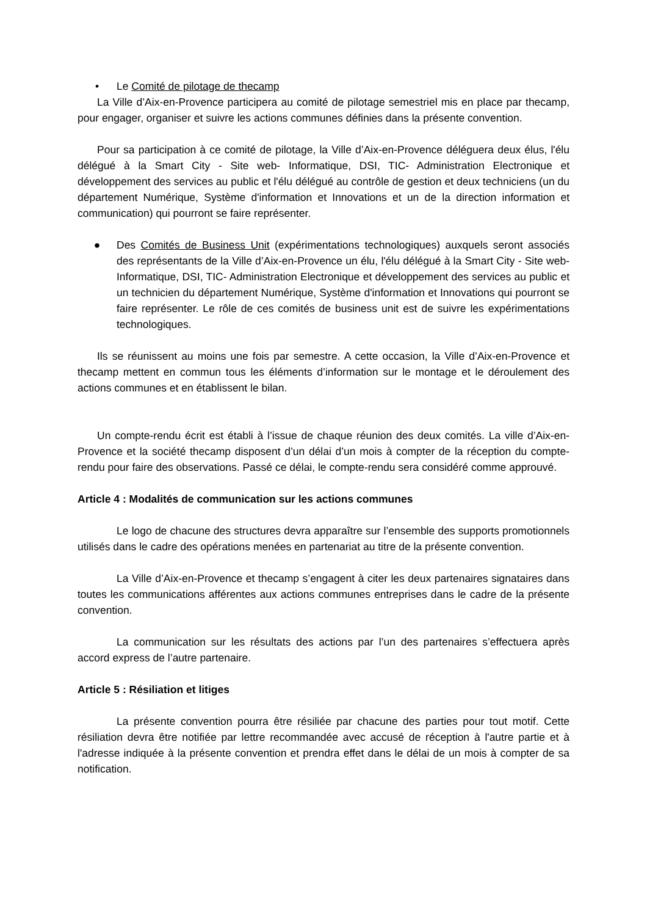• Le Comité de pilotage de thecamp
La Ville d’Aix-en-Provence participera au comité de pilotage semestriel mis en place par thecamp, pour engager, organiser et suivre les actions communes définies dans la présente convention.
Pour sa participation à ce comité de pilotage, la Ville d’Aix-en-Provence déléguera deux élus, l'élu délégué à la Smart City - Site web- Informatique, DSI, TIC- Administration Electronique et développement des services au public et l'élu délégué au contrôle de gestion et deux techniciens (un du département Numérique, Système d'information et Innovations et un de la direction information et communication) qui pourront se faire représenter.
● Des Comités de Business Unit (expérimentations technologiques) auxquels seront associés des représentants de la Ville d’Aix-en-Provence un élu, l'élu délégué à la Smart City - Site web- Informatique, DSI, TIC- Administration Electronique et développement des services au public et un technicien du département Numérique, Système d'information et Innovations qui pourront se faire représenter. Le rôle de ces comités de business unit est de suivre les expérimentations technologiques.
Ils se réunissent au moins une fois par semestre. A cette occasion, la Ville d’Aix-en-Provence et thecamp mettent en commun tous les éléments d’information sur le montage et le déroulement des actions communes et en établissent le bilan.
Un compte-rendu écrit est établi à l’issue de chaque réunion des deux comités. La ville d’Aix-en-Provence et la société thecamp disposent d’un délai d’un mois à compter de la réception du compte-rendu pour faire des observations. Passé ce délai, le compte-rendu sera considéré comme approuvé.
Article 4 : Modalités de communication sur les actions communes
Le logo de chacune des structures devra apparaître sur l’ensemble des supports promotionnels utilisés dans le cadre des opérations menées en partenariat au titre de la présente convention.
La Ville d’Aix-en-Provence et thecamp s’engagent à citer les deux partenaires signataires dans toutes les communications afférentes aux actions communes entreprises dans le cadre de la présente convention.
La communication sur les résultats des actions par l’un des partenaires s’effectuera après accord express de l’autre partenaire.
Article 5 : Résiliation et litiges
La présente convention pourra être résiliée par chacune des parties pour tout motif. Cette résiliation devra être notifiée par lettre recommandée avec accusé de réception à l'autre partie et à l'adresse indiquée à la présente convention et prendra effet dans le délai de un mois à compter de sa notification.